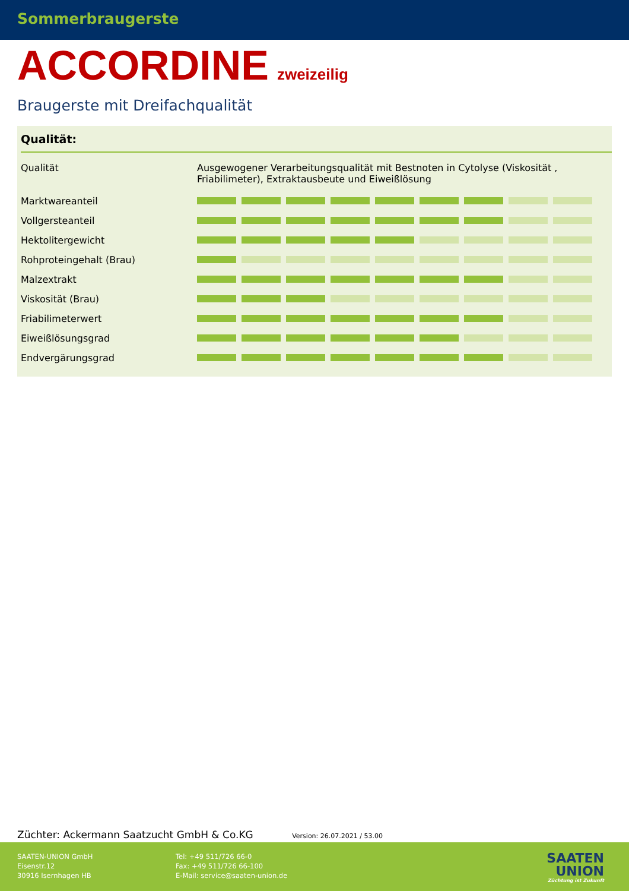Sommerbraugerste
ACCORDINE zweizeilig
Braugerste mit Dreifachqualität
Qualität:
| Qualität | Ausgewogener Verarbeitungsqualität mit Bestnoten in Cytolyse (Viskosität , Friabilimeter), Extraktausbeute und Eiweißlösung |
| Marktwareanteil | |
| Vollgersteanteil | |
| Hektolitergewicht | |
| Rohproteingehalt (Brau) | |
| Malzextrakt | |
| Viskosität (Brau) | |
| Friabilimeterwert | |
| Eiweißlösungsgrad | |
| Endvergärungsgrad | |
Züchter: Ackermann Saatzucht GmbH & Co.KG Version: 26.07.2021 / 53.00
SAATEN-UNION GmbH
Eisenstr.12
30916 Isernhagen HB
Tel: +49 511/726 66-0
Fax: +49 511/726 66-100
E-Mail: service@saaten-union.de
SAATEN
UNION
Züchtung ist Zukunft